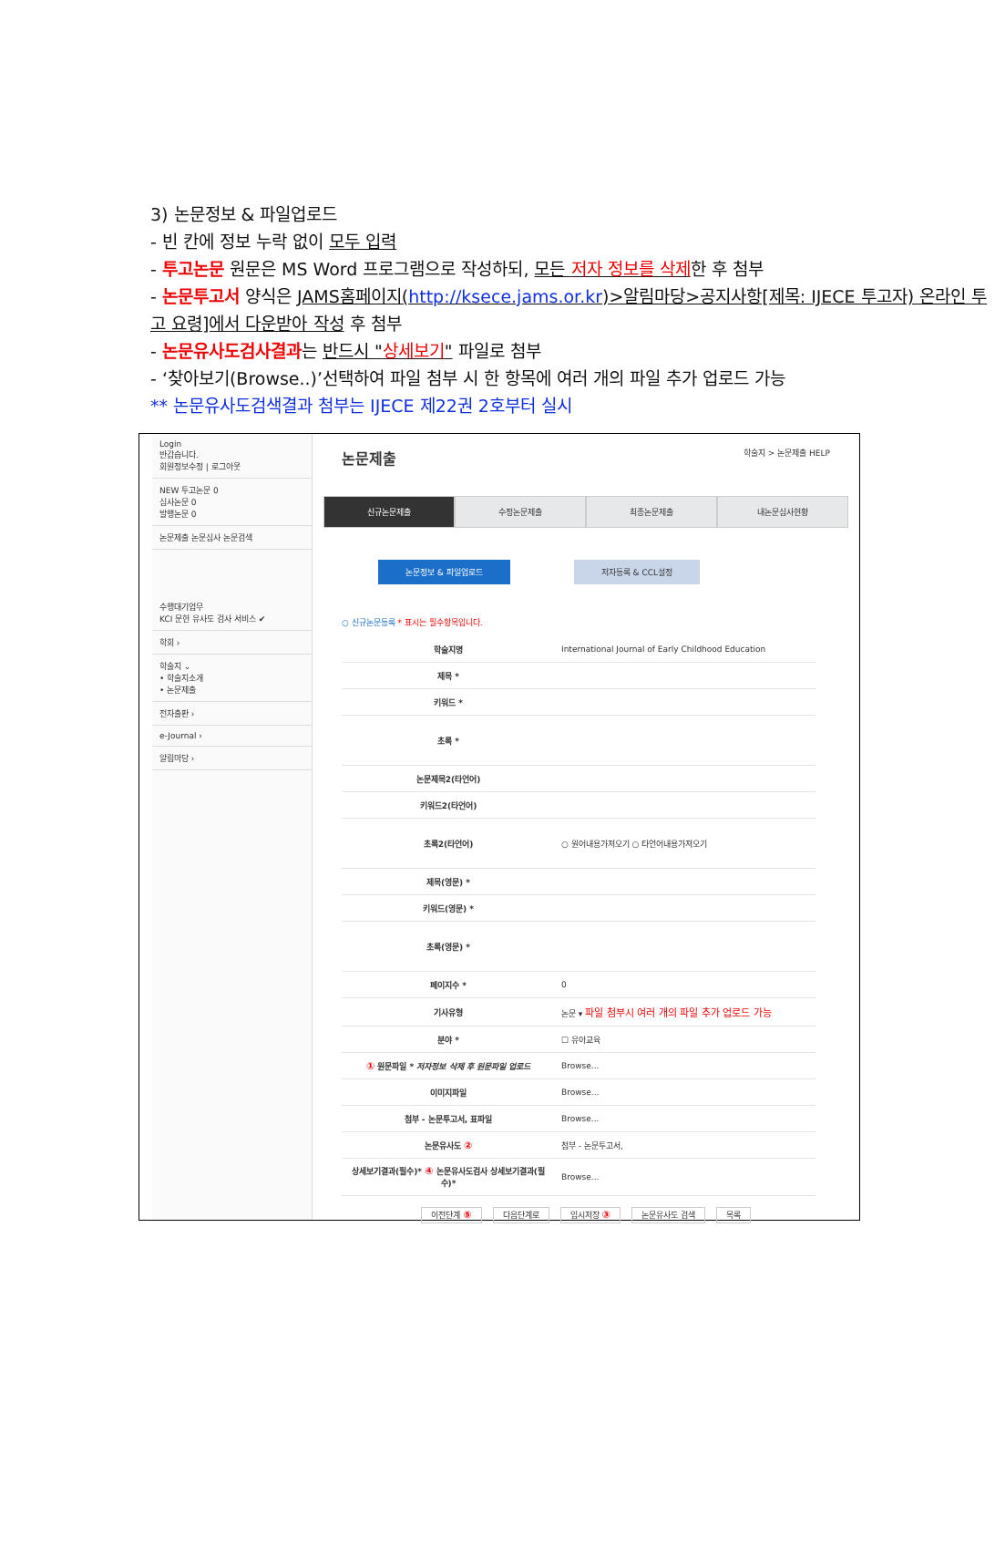3) 논문정보 & 파일업로드
- 빈 칸에 정보 누락 없이 모두 입력
- 투고논문 원문은 MS Word 프로그램으로 작성하되, 모든 저자 정보를 삭제한 후 첨부
- 논문투고서 양식은 JAMS홈페이지(http://ksece.jams.or.kr)>알림마당>공지사항[제목: IJECE 투고자) 온라인 투고 요령]에서 다운받아 작성 후 첨부
- 논문유사도검사결과는 반드시 "상세보기" 파일로 첨부
- ‘찾아보기(Browse..)’선택하여 파일 첨부 시 한 항목에 여러 개의 파일 추가 업로드 가능
** 논문유사도검색결과 첨부는 IJECE 제22권 2호부터 실시
Login
반갑습니다.
회원정보수정 | 로그아웃
NEW 투고논문 0
심사논문 0
발행논문 0
논문제출 논문심사 논문검색
수행대기업무
KCI 문헌 유사도 검사 서비스 ✔
학회 ›
학술지 ⌄
• 학술지소개
• 논문제출
전자출판 ›
e-Journal ›
알림마당 ›
논문제출 학술지 > 논문제출 HELP
신규논문제출 수정논문제출 최종논문제출 내논문심사현황
논문정보 & 파일업로드 저자등록 & CCL설정
○ 신규논문등록 * 표시는 필수항목입니다.
| 학술지명 | International Journal of Early Childhood Education |
| 제목 * | |
| 키워드 * | |
| 초록 * | |
| 논문제목2(타언어) | |
| 키워드2(타언어) | |
| 초록2(타언어) | ○ 원어내용가져오기 ○ 타언어내용가져오기 |
| 제목(영문) * | |
| 키워드(영문) * | |
| 초록(영문) * | |
| 페이지수 * | 0 |
| 기사유형 | 논문 ▾ 파일 첨부시 여러 개의 파일 추가 업로드 가능 |
| 분야 * | ☐ 유아교육 |
| ① 원문파일 * 저자정보 삭제 후 원문파일 업로드 | Browse... |
| 이미지파일 | Browse... |
| 첨부 - 논문투고서, 표파일 | Browse... |
| 논문유사도 ② | 첨부 - 논문투고서, |
| 상세보기결과(필수)* ④ 논문유사도검사 상세보기결과(필수)* | Browse... |
이전단계 ⑤ 다음단계로 임시저장 ③ 논문유사도 검색 목록